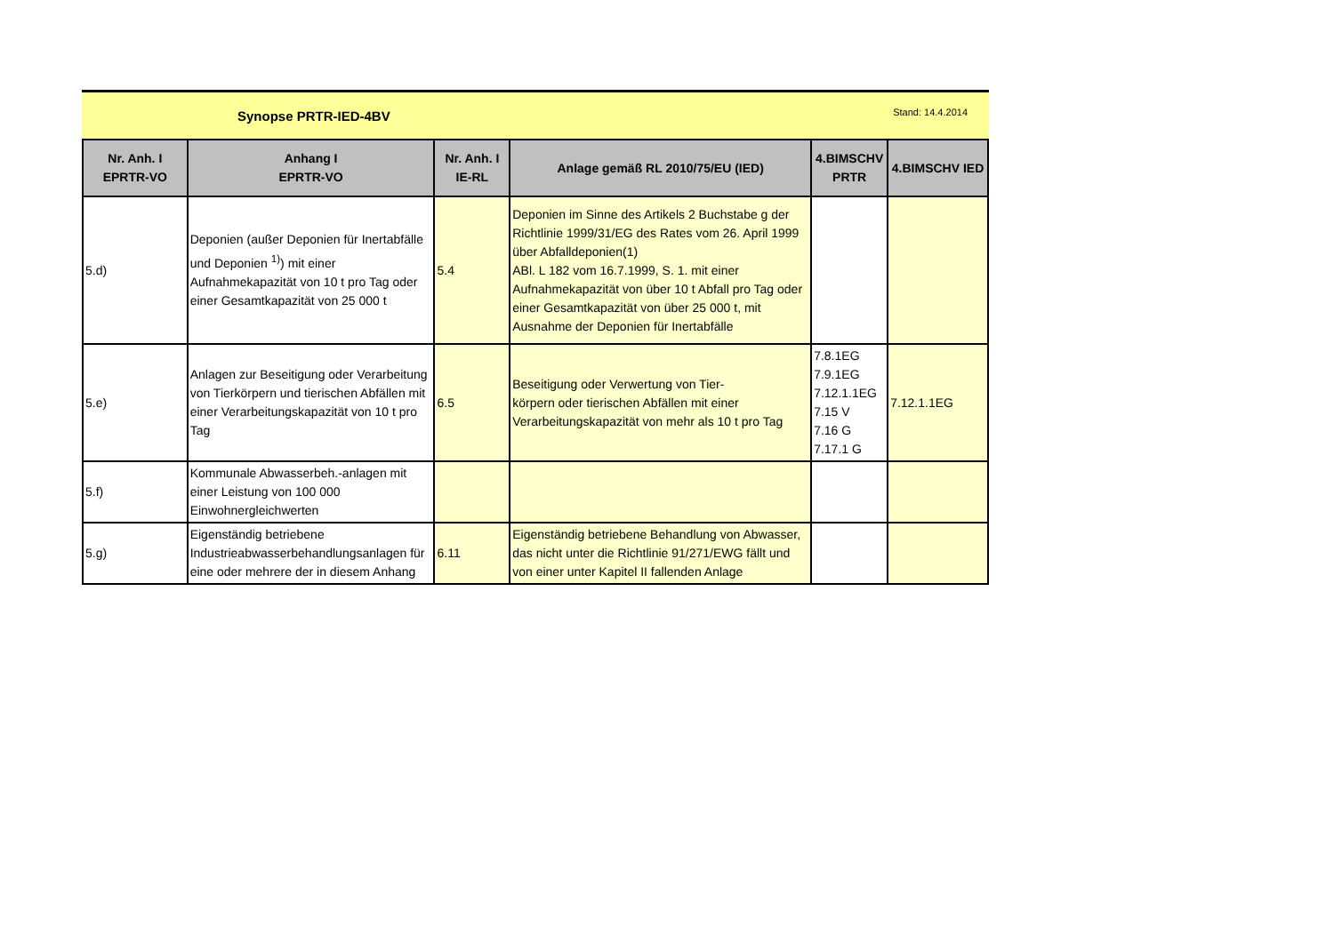Synopse PRTR-IED-4BV
Stand: 14.4.2014
| Nr. Anh. I EPRTR-VO | Anhang I EPRTR-VO | Nr. Anh. I IE-RL | Anlage gemäß RL 2010/75/EU (IED) | 4.BIMSCHV PRTR | 4.BIMSCHV IED |
| --- | --- | --- | --- | --- | --- |
| 5.d) | Deponien (außer Deponien für Inertabfälle und Deponien <sup>1)</sup>) mit einer Aufnahmekapazität von 10 t pro Tag oder einer Gesamtkapazität von 25 000 t | 5.4 | Deponien im Sinne des Artikels 2 Buchstabe g der Richtlinie 1999/31/EG des Rates vom 26. April 1999 über Abfalldeponien(1) ABl. L 182 vom 16.7.1999, S. 1. mit einer Aufnahmekapazität von über 10 t Abfall pro Tag oder einer Gesamtkapazität von über 25 000 t, mit Ausnahme der Deponien für Inertabfälle | | |
| 5.e) | Anlagen zur Beseitigung oder Verarbeitung von Tierkörpern und tierischen Abfällen mit einer Verarbeitungskapazität von 10 t pro Tag | 6.5 | Beseitigung oder Verwertung von Tier- körpern oder tierischen Abfällen mit einer Verarbeitungskapazität von mehr als 10 t pro Tag | 7.8.1EG 7.9.1EG 7.12.1.1EG 7.15 V 7.16 G 7.17.1 G | 7.12.1.1EG |
| 5.f) | Kommunale Abwasserbeh.-anlagen mit einer Leistung von 100 000 Einwohnergleichwerten | | | | |
| 5.g) | Eigenständig betriebene Industrieabwasserbehandlungsanlagen für eine oder mehrere der in diesem Anhang | 6.11 | Eigenständig betriebene Behandlung von Abwasser, das nicht unter die Richtlinie 91/271/EWG fällt und von einer unter Kapitel II fallenden Anlage | | |